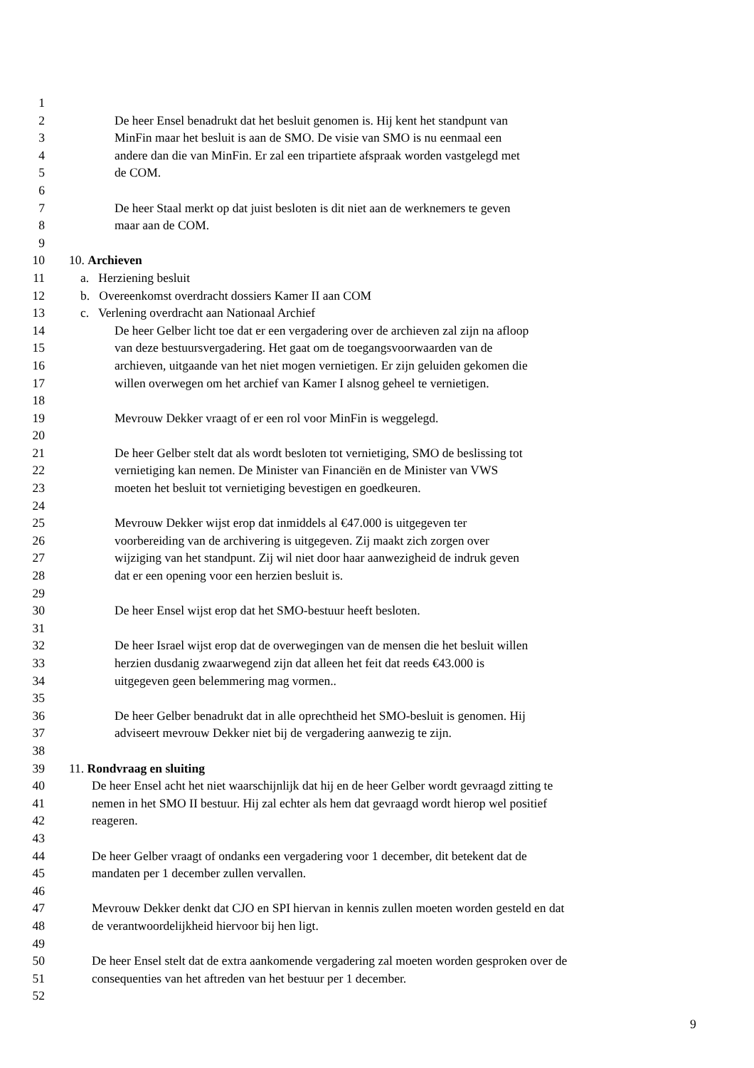1
2 De heer Ensel benadrukt dat het besluit genomen is. Hij kent het standpunt van
3 MinFin maar het besluit is aan de SMO. De visie van SMO is nu eenmaal een
4 andere dan die van MinFin. Er zal een tripartiete afspraak worden vastgelegd met
5 de COM.
6
7 De heer Staal merkt op dat juist besloten is dit niet aan de werknemers te geven
8 maar aan de COM.
9
10 10. Archieven
11 a. Herziening besluit
12 b. Overeenkomst overdracht dossiers Kamer II aan COM
13 c. Verlening overdracht aan Nationaal Archief
14 De heer Gelber licht toe dat er een vergadering over de archieven zal zijn na afloop
15 van deze bestuursvergadering. Het gaat om de toegangsvoorwaarden van de
16 archieven, uitgaande van het niet mogen vernietigen. Er zijn geluiden gekomen die
17 willen overwegen om het archief van Kamer I alsnog geheel te vernietigen.
18
19 Mevrouw Dekker vraagt of er een rol voor MinFin is weggelegd.
20
21 De heer Gelber stelt dat als wordt besloten tot vernietiging, SMO de beslissing tot
22 vernietiging kan nemen. De Minister van Financiën en de Minister van VWS
23 moeten het besluit tot vernietiging bevestigen en goedkeuren.
24
25 Mevrouw Dekker wijst erop dat inmiddels al €47.000 is uitgegeven ter
26 voorbereiding van de archivering is uitgegeven. Zij maakt zich zorgen over
27 wijziging van het standpunt. Zij wil niet door haar aanwezigheid de indruk geven
28 dat er een opening voor een herzien besluit is.
29
30 De heer Ensel wijst erop dat het SMO-bestuur heeft besloten.
31
32 De heer Israel wijst erop dat de overwegingen van de mensen die het besluit willen
33 herzien dusdanig zwaarwegend zijn dat alleen het feit dat reeds €43.000 is
34 uitgegeven geen belemmering mag vormen..
35
36 De heer Gelber benadrukt dat in alle oprechtheid het SMO-besluit is genomen. Hij
37 adviseert mevrouw Dekker niet bij de vergadering aanwezig te zijn.
38
39 11. Rondvraag en sluiting
40 De heer Ensel acht het niet waarschijnlijk dat hij en de heer Gelber wordt gevraagd zitting te
41 nemen in het SMO II bestuur. Hij zal echter als hem dat gevraagd wordt hierop wel positief
42 reageren.
43
44 De heer Gelber vraagt of ondanks een vergadering voor 1 december, dit betekent dat de
45 mandaten per 1 december zullen vervallen.
46
47 Mevrouw Dekker denkt dat CJO en SPI hiervan in kennis zullen moeten worden gesteld en dat
48 de verantwoordelijkheid hiervoor bij hen ligt.
49
50 De heer Ensel stelt dat de extra aankomende vergadering zal moeten worden gesproken over de
51 consequenties van het aftreden van het bestuur per 1 december.
52
9